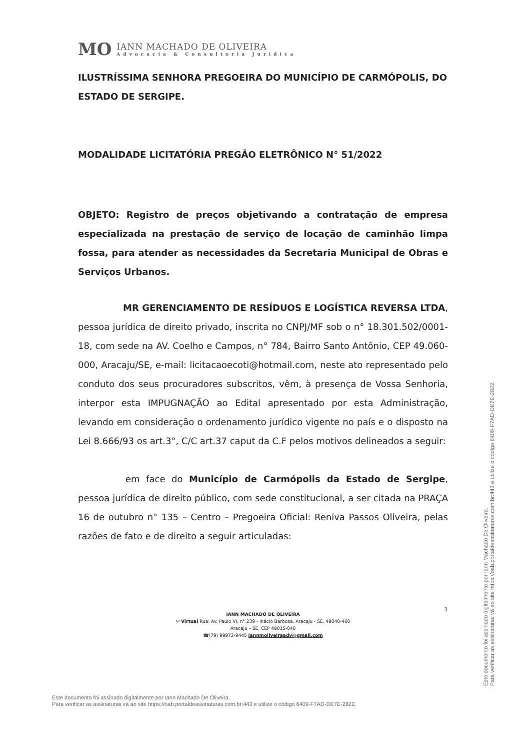MO
IANN MACHADO DE OLIVEIRA
Advocacia & Consultoria Jurídica
ILUSTRÍSSIMA SENHORA PREGOEIRA DO MUNICÍPIO DE CARMÓPOLIS, DO ESTADO DE SERGIPE.
MODALIDADE LICITATÓRIA PREGÃO ELETRÔNICO N° 51/2022
OBJETO: Registro de preços objetivando a contratação de empresa especializada na prestação de serviço de locação de caminhão limpa fossa, para atender as necessidades da Secretaria Municipal de Obras e Serviços Urbanos.
MR GERENCIAMENTO DE RESÍDUOS E LOGÍSTICA REVERSA LTDA, pessoa jurídica de direito privado, inscrita no CNPJ/MF sob o n° 18.301.502/0001-18, com sede na AV. Coelho e Campos, n° 784, Bairro Santo Antônio, CEP 49.060-000, Aracaju/SE, e-mail: licitacaoecoti@hotmail.com, neste ato representado pelo conduto dos seus procuradores subscritos, vêm, à presença de Vossa Senhoria, interpor esta IMPUGNAÇÃO ao Edital apresentado por esta Administração, levando em consideração o ordenamento jurídico vigente no país e o disposto na Lei 8.666/93 os art.3°, C/C art.37 caput da C.F pelos motivos delineados a seguir:
em face do Município de Carmópolis da Estado de Sergipe, pessoa jurídica de direito público, com sede constitucional, a ser citada na PRAÇA 16 de outubro n° 135 – Centro – Pregoeira Oficial: Reniva Passos Oliveira, pelas razões de fato e de direito a seguir articuladas:
1
IANN MACHADO DE OLIVEIRA
✉ Virtual Rua: Av. Paulo VI, n° 239 - Inácio Barbosa, Aracaju - SE, 49040-460
Aracaju – SE, CEP 49015-040
☎(79) 99972-9445 iannmoliveiraadv@gmail.com
Este documento foi assinado digitalmente por Iann Machado De Oliveira.
Para verificar as assinaturas vá ao site https://oab.portaldeassinaturas.com.br:443 e utilize o código 6409-F7AD-DE7E-2822.
Este documento foi assinado digitalmente por Iann Machado De Oliveira.
Para verificar as assinaturas vá ao site https://oab.portaldeassinaturas.com.br:443 e utilize o código 6409-F7AD-DE7E-2822.